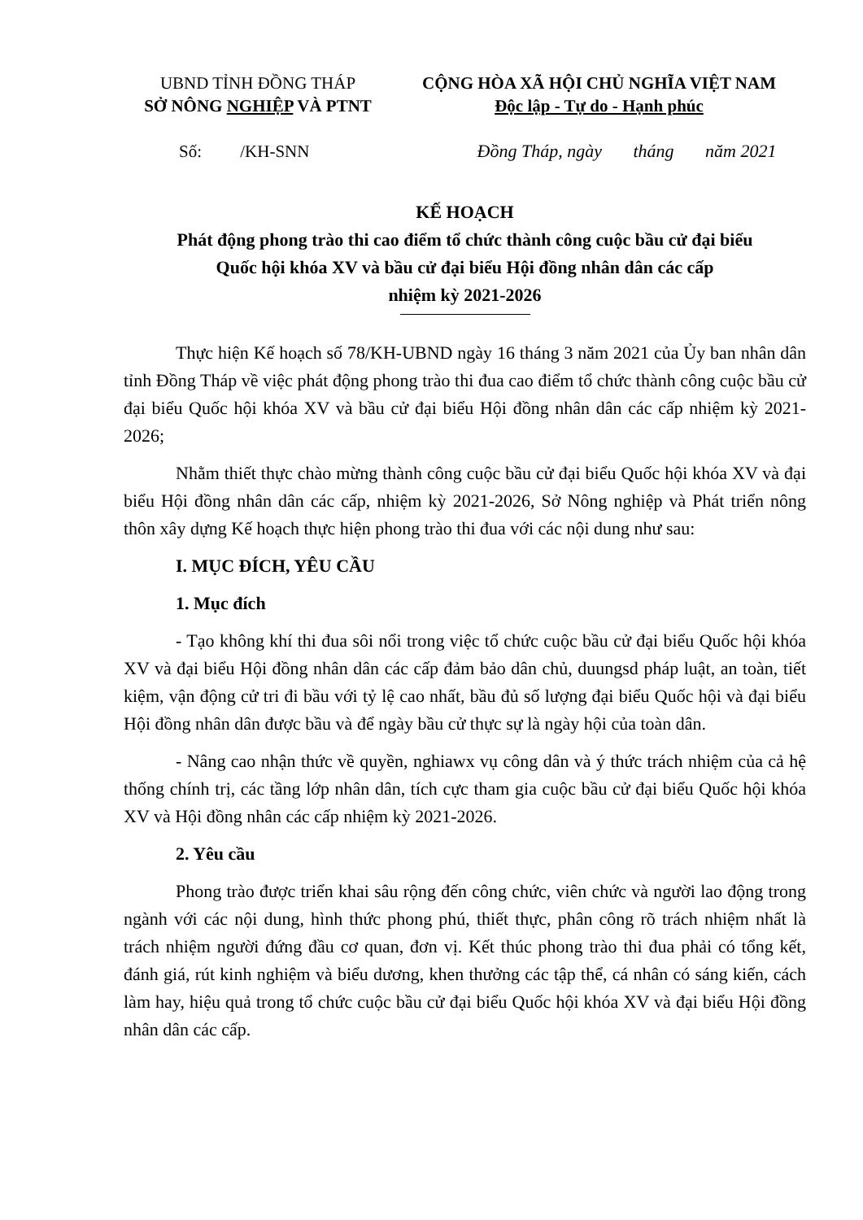UBND TỈNH ĐỒNG THÁP
SỞ NÔNG NGHIỆP VÀ PTNT
CỘNG HÒA XÃ HỘI CHỦ NGHĨA VIỆT NAM
Độc lập - Tự do - Hạnh phúc
Số: /KH-SNN Đồng Tháp, ngày tháng năm 2021
KẾ HOẠCH
Phát động phong trào thi cao điểm tổ chức thành công cuộc bầu cử đại biểu
Quốc hội khóa XV và bầu cử đại biểu Hội đồng nhân dân các cấp
nhiệm kỳ 2021-2026
Thực hiện Kế hoạch số 78/KH-UBND ngày 16 tháng 3 năm 2021 của Ủy ban nhân dân tỉnh Đồng Tháp về việc phát động phong trào thi đua cao điểm tổ chức thành công cuộc bầu cử đại biểu Quốc hội khóa XV và bầu cử đại biểu Hội đồng nhân dân các cấp nhiệm kỳ 2021-2026;
Nhằm thiết thực chào mừng thành công cuộc bầu cử đại biểu Quốc hội khóa XV và đại biểu Hội đồng nhân dân các cấp, nhiệm kỳ 2021-2026, Sở Nông nghiệp và Phát triển nông thôn xây dựng Kế hoạch thực hiện phong trào thi đua với các nội dung như sau:
I. MỤC ĐÍCH, YÊU CẦU
1. Mục đích
- Tạo không khí thi đua sôi nổi trong việc tổ chức cuộc bầu cử đại biểu Quốc hội khóa XV và đại biểu Hội đồng nhân dân các cấp đảm bảo dân chủ, duungsd pháp luật, an toàn, tiết kiệm, vận động cử tri đi bầu với tỷ lệ cao nhất, bầu đủ số lượng đại biểu Quốc hội và đại biểu Hội đồng nhân dân được bầu và để ngày bầu cử thực sự là ngày hội của toàn dân.
- Nâng cao nhận thức về quyền, nghiawx vụ công dân và ý thức trách nhiệm của cả hệ thống chính trị, các tầng lớp nhân dân, tích cực tham gia cuộc bầu cử đại biểu Quốc hội khóa XV và Hội đồng nhân các cấp nhiệm kỳ 2021-2026.
2. Yêu cầu
Phong trào được triển khai sâu rộng đến công chức, viên chức và người lao động trong ngành với các nội dung, hình thức phong phú, thiết thực, phân công rõ trách nhiệm nhất là trách nhiệm người đứng đầu cơ quan, đơn vị. Kết thúc phong trào thi đua phải có tổng kết, đánh giá, rút kinh nghiệm và biểu dương, khen thưởng các tập thể, cá nhân có sáng kiến, cách làm hay, hiệu quả trong tổ chức cuộc bầu cử đại biểu Quốc hội khóa XV và đại biểu Hội đồng nhân dân các cấp.